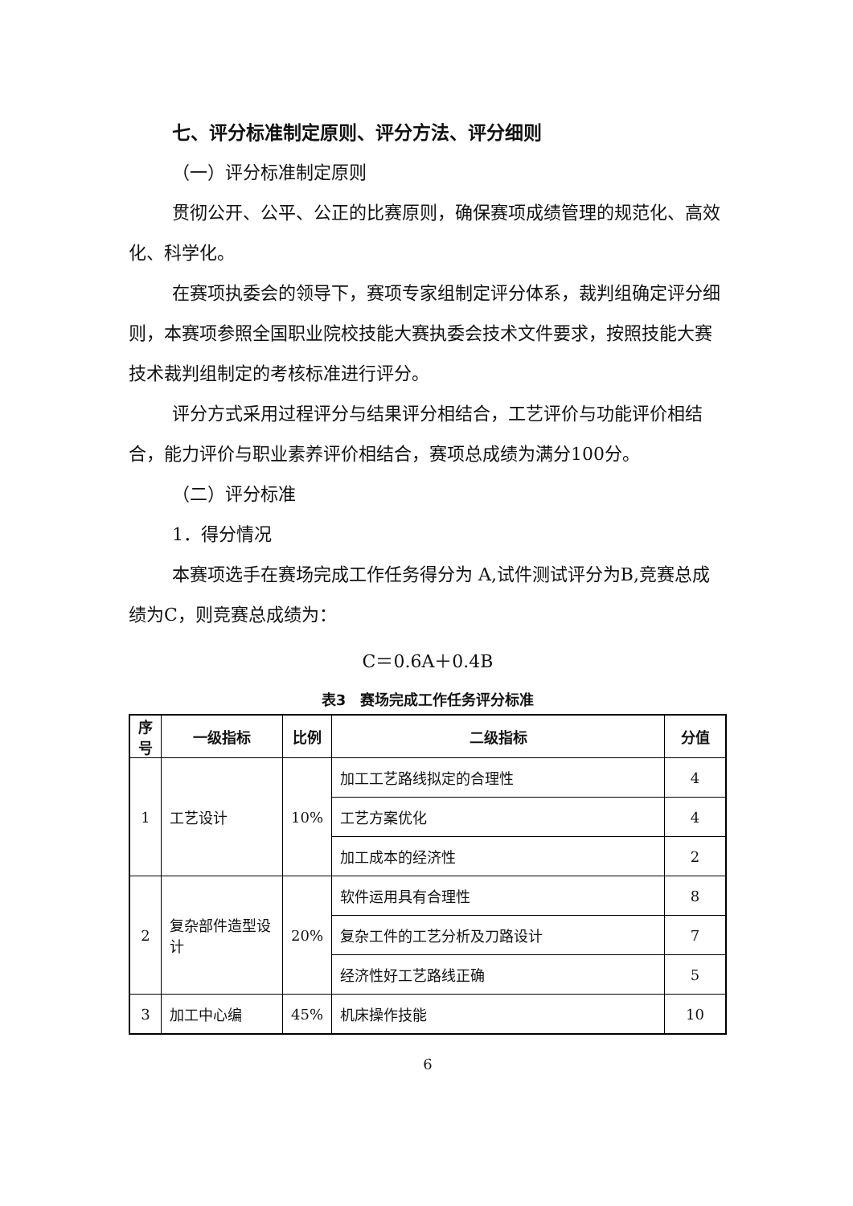七、评分标准制定原则、评分方法、评分细则
（一）评分标准制定原则
贯彻公开、公平、公正的比赛原则，确保赛项成绩管理的规范化、高效化、科学化。
在赛项执委会的领导下，赛项专家组制定评分体系，裁判组确定评分细则，本赛项参照全国职业院校技能大赛执委会技术文件要求，按照技能大赛技术裁判组制定的考核标准进行评分。
评分方式采用过程评分与结果评分相结合，工艺评价与功能评价相结合，能力评价与职业素养评价相结合，赛项总成绩为满分100分。
（二）评分标准
1．得分情况
本赛项选手在赛场完成工作任务得分为 A,试件测试评分为B,竞赛总成绩为C，则竞赛总成绩为：
C＝0.6A＋0.4B
表3　赛场完成工作任务评分标准
| 序号 | 一级指标 | 比例 | 二级指标 | 分值 |
| --- | --- | --- | --- | --- |
| 1 | 工艺设计 | 10% | 加工工艺路线拟定的合理性 | 4 |
| | | | 工艺方案优化 | 4 |
| | | | 加工成本的经济性 | 2 |
| 2 | 复杂部件造型设计 | 20% | 软件运用具有合理性 | 8 |
| | | | 复杂工件的工艺分析及刀路设计 | 7 |
| | | | 经济性好工艺路线正确 | 5 |
| 3 | 加工中心编 | 45% | 机床操作技能 | 10 |
6